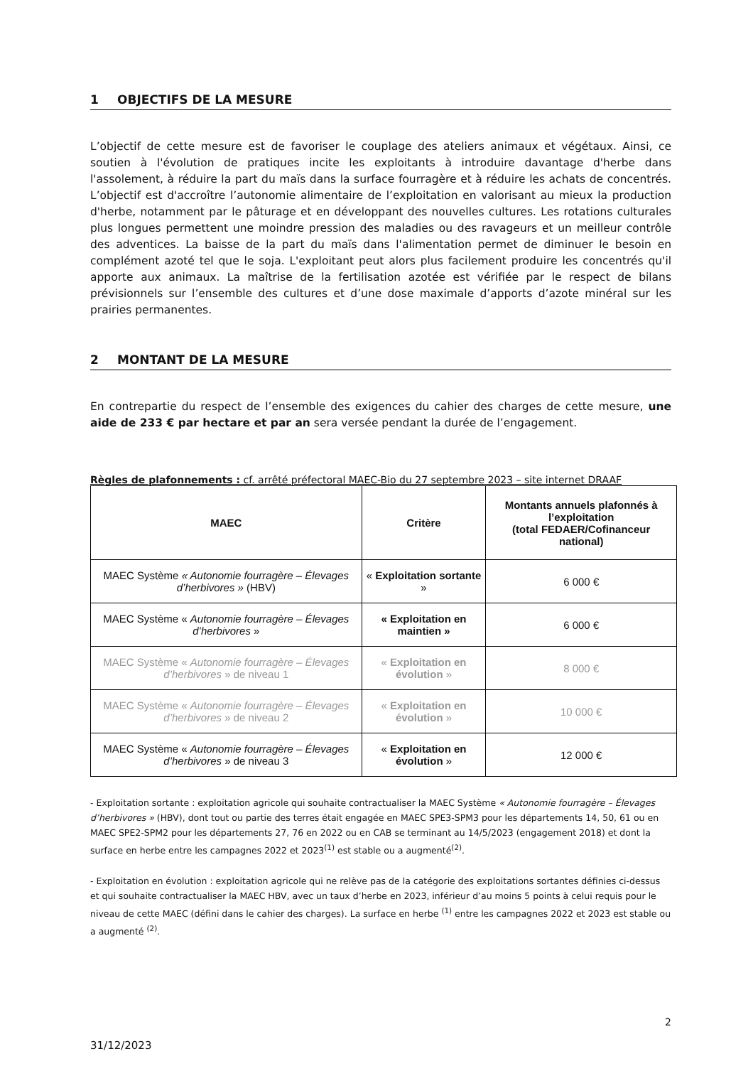1 OBJECTIFS DE LA MESURE
L’objectif de cette mesure est de favoriser le couplage des ateliers animaux et végétaux. Ainsi, ce soutien à l'évolution de pratiques incite les exploitants à introduire davantage d'herbe dans l'assolement, à réduire la part du maïs dans la surface fourragère et à réduire les achats de concentrés. L’objectif est d'accroître l’autonomie alimentaire de l’exploitation en valorisant au mieux la production d'herbe, notamment par le pâturage et en développant des nouvelles cultures. Les rotations culturales plus longues permettent une moindre pression des maladies ou des ravageurs et un meilleur contrôle des adventices. La baisse de la part du maïs dans l'alimentation permet de diminuer le besoin en complément azoté tel que le soja. L'exploitant peut alors plus facilement produire les concentrés qu'il apporte aux animaux. La maîtrise de la fertilisation azotée est vérifiée par le respect de bilans prévisionnels sur l’ensemble des cultures et d’une dose maximale d’apports d’azote minéral sur les prairies permanentes.
2 MONTANT DE LA MESURE
En contrepartie du respect de l’ensemble des exigences du cahier des charges de cette mesure, une aide de 233 € par hectare et par an sera versée pendant la durée de l’engagement.
Règles de plafonnements : cf. arrêté préfectoral MAEC-Bio du 27 septembre 2023 – site internet DRAAF
| MAEC | Critère | Montants annuels plafonnés à l’exploitation (total FEDAER/Cofinanceur national) |
| --- | --- | --- |
| MAEC Système « Autonomie fourragère – Élevages d’herbivores » (HBV) | « Exploitation sortante » | 6 000 € |
| MAEC Système « Autonomie fourragère – Élevages d’herbivores » | « Exploitation en maintien » | 6 000 € |
| MAEC Système « Autonomie fourragère – Élevages d’herbivores » de niveau 1 | « Exploitation en évolution » | 8 000 € |
| MAEC Système « Autonomie fourragère – Élevages d’herbivores » de niveau 2 | « Exploitation en évolution » | 10 000 € |
| MAEC Système « Autonomie fourragère – Élevages d’herbivores » de niveau 3 | « Exploitation en évolution » | 12 000 € |
- Exploitation sortante : exploitation agricole qui souhaite contractualiser la MAEC Système « Autonomie fourragère – Élevages d’herbivores » (HBV), dont tout ou partie des terres était engagée en MAEC SPE3-SPM3 pour les départements 14, 50, 61 ou en MAEC SPE2-SPM2 pour les départements 27, 76 en 2022 ou en CAB se terminant au 14/5/2023 (engagement 2018) et dont la surface en herbe entre les campagnes 2022 et 2023<sup>(1)</sup> est stable ou a augmenté<sup>(2)</sup>.
- Exploitation en évolution : exploitation agricole qui ne relève pas de la catégorie des exploitations sortantes définies ci-dessus et qui souhaite contractualiser la MAEC HBV, avec un taux d’herbe en 2023, inférieur d’au moins 5 points à celui requis pour le niveau de cette MAEC (défini dans le cahier des charges). La surface en herbe <sup>(1)</sup> entre les campagnes 2022 et 2023 est stable ou a augmenté <sup>(2)</sup>.
2
31/12/2023